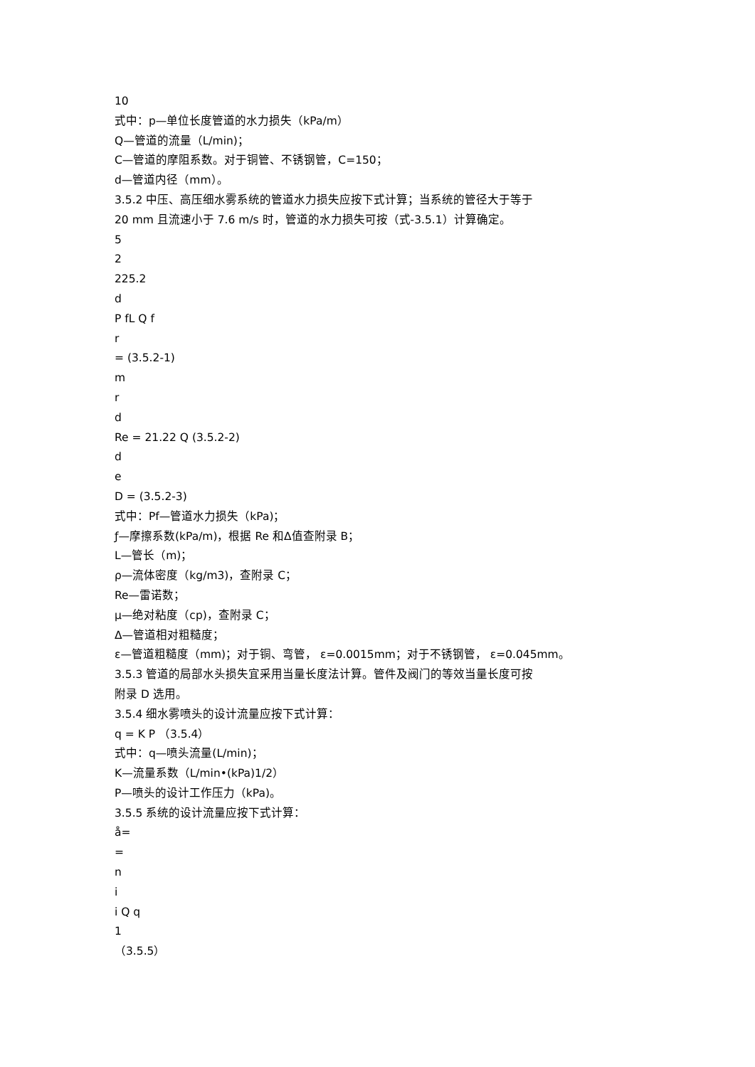10
式中：p—单位长度管道的水力损失（kPa/m）
Q—管道的流量（L/min)；
C—管道的摩阻系数。对于铜管、不锈钢管，C=150；
d—管道内径（mm）。
3.5.2 中压、高压细水雾系统的管道水力损失应按下式计算；当系统的管径大于等于
20 mm 且流速小于 7.6 m/s 时，管道的水力损失可按（式-3.5.1）计算确定。
5
2
225.2
d
P fL Q f
r
= (3.5.2-1)
m
r
d
Re = 21.22 Q (3.5.2-2)
d
e
D = (3.5.2-3)
式中：Pf—管道水力损失（kPa)；
ƒ—摩擦系数(kPa/m)，根据 Re 和Δ值查附录 B；
L—管长（m)；
ρ—流体密度（kg/m3)，查附录 C；
Re—雷诺数；
μ—绝对粘度（cp)，查附录 C；
Δ—管道相对粗糙度；
ε—管道粗糙度（mm)；对于铜、弯管， ε=0.0015mm；对于不锈钢管， ε=0.045mm。
3.5.3 管道的局部水头损失宜采用当量长度法计算。管件及阀门的等效当量长度可按
附录 D 选用。
3.5.4 细水雾喷头的设计流量应按下式计算：
q = K P （3.5.4）
式中：q—喷头流量(L/min)；
K—流量系数（L/min•(kPa)1/2）
P—喷头的设计工作压力（kPa)。
3.5.5 系统的设计流量应按下式计算：
å=
=
n
i
i Q q
1
（3.5.5）